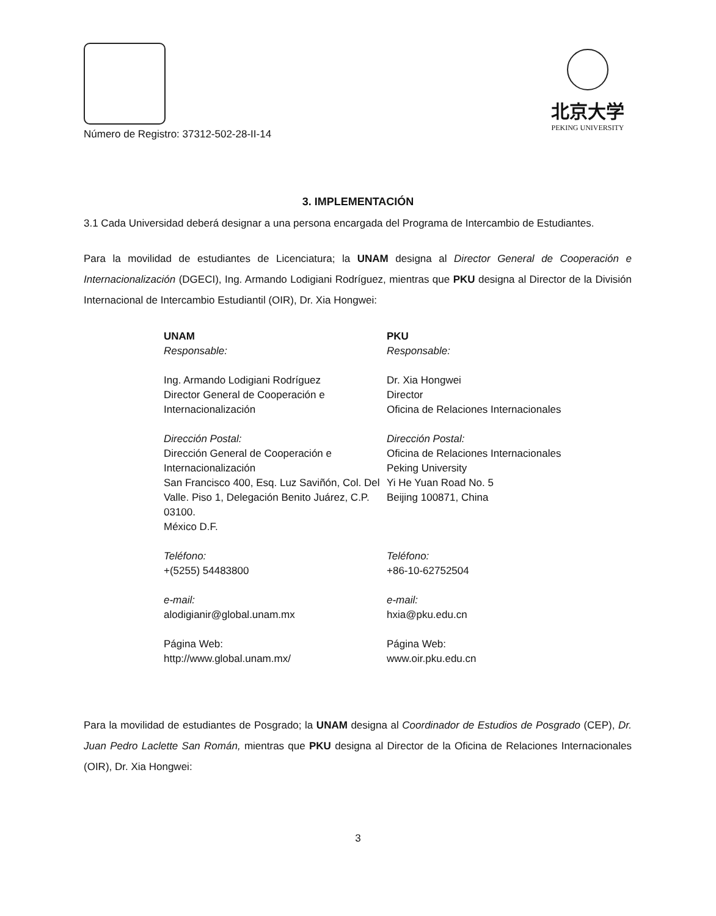Número de Registro: 37312-502-28-II-14
北京大学
PEKING UNIVERSITY
3. IMPLEMENTACIÓN
3.1 Cada Universidad deberá designar a una persona encargada del Programa de Intercambio de Estudiantes.
Para la movilidad de estudiantes de Licenciatura; la UNAM designa al Director General de Cooperación e Internacionalización (DGECI), Ing. Armando Lodigiani Rodríguez, mientras que PKU designa al Director de la División Internacional de Intercambio Estudiantil (OIR), Dr. Xia Hongwei:
UNAM
Responsable:
Ing. Armando Lodigiani Rodríguez
Director General de Cooperación e Internacionalización
Dirección Postal:
Dirección General de Cooperación e Internacionalización
San Francisco 400, Esq. Luz Saviñón, Col. Del Valle. Piso 1, Delegación Benito Juárez, C.P. 03100.
México D.F.
Teléfono:
+(5255) 54483800
e-mail:
alodigianir@global.unam.mx
Página Web:
http://www.global.unam.mx/
PKU
Responsable:
Dr. Xia Hongwei
Director
Oficina de Relaciones Internacionales
Dirección Postal:
Oficina de Relaciones Internacionales
Peking University
Yi He Yuan Road No. 5
Beijing 100871, China
Teléfono:
+86-10-62752504
e-mail:
hxia@pku.edu.cn
Página Web:
www.oir.pku.edu.cn
Para la movilidad de estudiantes de Posgrado; la UNAM designa al Coordinador de Estudios de Posgrado (CEP), Dr. Juan Pedro Laclette San Román, mientras que PKU designa al Director de la Oficina de Relaciones Internacionales (OIR), Dr. Xia Hongwei:
3